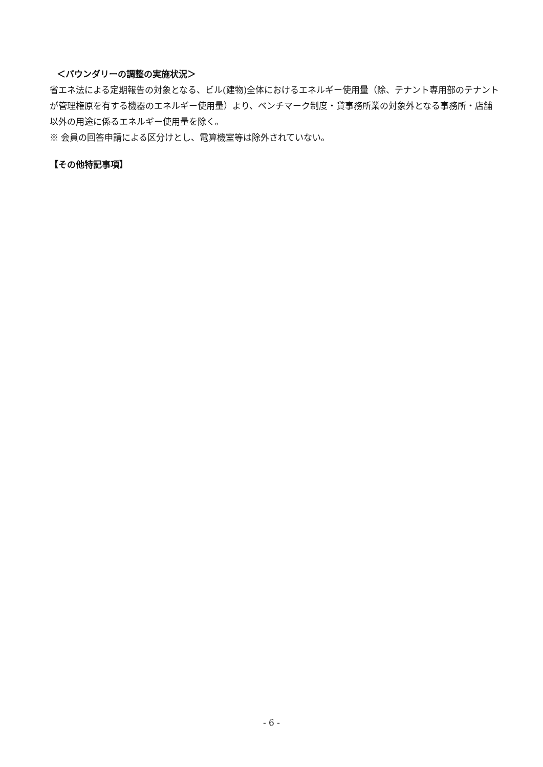＜バウンダリーの調整の実施状況＞
省エネ法による定期報告の対象となる、ビル(建物)全体におけるエネルギー使用量（除、テナント専用部のテナントが管理権原を有する機器のエネルギー使用量）より、ベンチマーク制度・貸事務所業の対象外となる事務所・店舗以外の用途に係るエネルギー使用量を除く。
※ 会員の回答申請による区分けとし、電算機室等は除外されていない。
【その他特記事項】
- 6 -